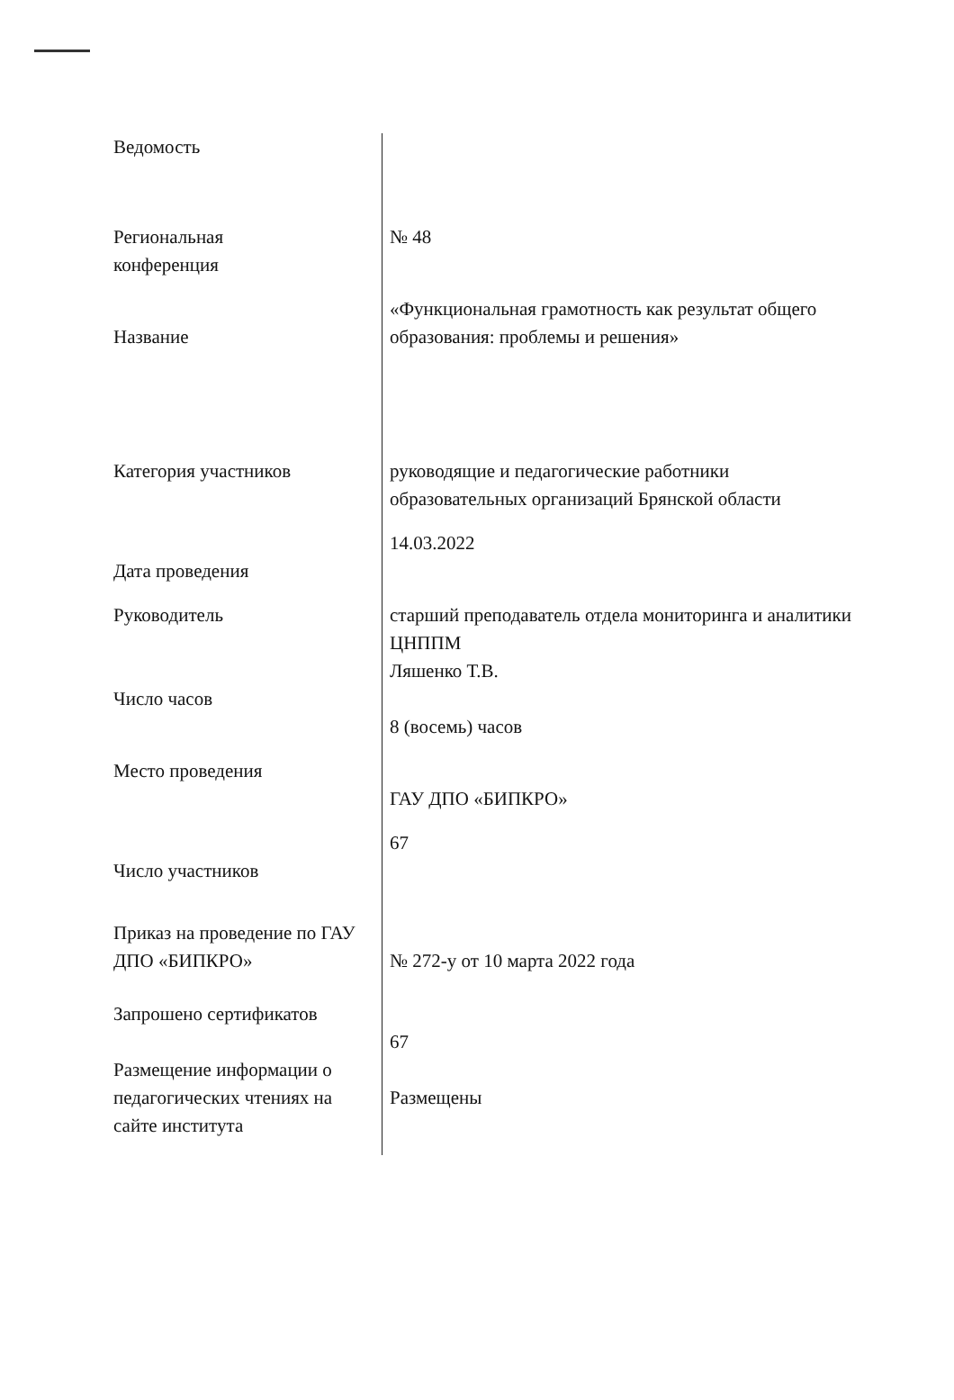| Ведомость | |
| Региональная конференция | № 48 |
| Название | «Функциональная грамотность как результат общего образования: проблемы и решения» |
| Категория участников | руководящие и педагогические работники образовательных организаций Брянской области |
| Дата проведения | 14.03.2022 |
| Руководитель | старший преподаватель отдела мониторинга и аналитики ЦНППМ Ляшенко Т.В. |
| Число часов | 8 (восемь) часов |
| Место проведения | ГАУ ДПО «БИПКРО» |
| Число участников | 67 |
| Приказ на проведение по ГАУ ДПО «БИПКРО» | № 272-у от 10 марта 2022 года |
| Запрошено сертификатов | 67 |
| Размещение информации о педагогических чтениях на сайте института | Размещены |